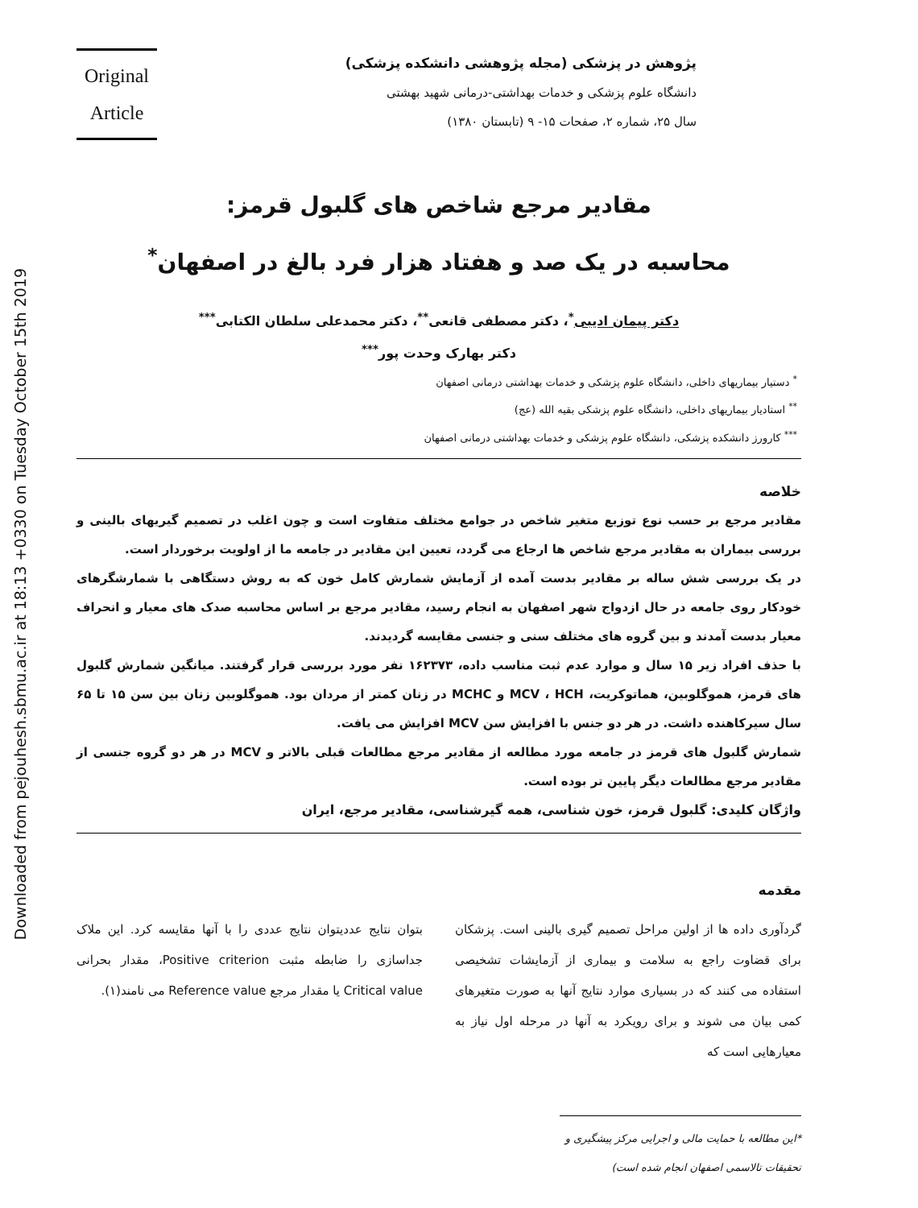Downloaded from pejouhesh.sbmu.ac.ir at 18:13 +0330 on Tuesday October 15th 2019
پژوهش در پزشکی (مجله پژوهشی دانشکده پزشکی)
دانشگاه علوم پزشکی و خدمات بهداشتی-درمانی شهید بهشتی
سال ۲۵، شماره ۲، صفحات ۱۵- ۹ (تابستان ۱۳۸۰)
Original
Article
مقادیر مرجع شاخص های گلبول قرمز:
محاسبه در یک صد و هفتاد هزار فرد بالغ در اصفهان<sup>*</sup>
دکتر پیمان ادیبی<sup>*</sup>، دکتر مصطفی قانعی<sup>**</sup>، دکتر محمدعلی سلطان الکتابی<sup>***</sup>
دکتر بهارک وحدت پور<sup>***</sup>
<sup>*</sup> دستیار بیماریهای داخلی، دانشگاه علوم پزشکی و خدمات بهداشتی درمانی اصفهان
<sup>**</sup> استادیار بیماریهای داخلی، دانشگاه علوم پزشکی بقیه الله (عج)
<sup>***</sup> کارورز دانشکده پزشکی، دانشگاه علوم پزشکی و خدمات بهداشتی درمانی اصفهان
خلاصه
مقادیر مرجع بر حسب نوع توزیع متغیر شاخص در جوامع مختلف متفاوت است و چون اغلب در تصمیم گیریهای بالینی و بررسی بیماران به مقادیر مرجع شاخص ها ارجاع می گردد، تعیین این مقادیر در جامعه ما از اولویت برخوردار است.
در یک بررسی شش ساله بر مقادیر بدست آمده از آزمایش شمارش کامل خون که به روش دستگاهی با شمارشگرهای خودکار روی جامعه در حال ازدواج شهر اصفهان به انجام رسید، مقادیر مرجع بر اساس محاسبه صدک های معیار و انحراف معیار بدست آمدند و بین گروه های مختلف سنی و جنسی مقایسه گردیدند.
با حذف افراد زیر ۱۵ سال و موارد عدم ثبت مناسب داده، ۱۶۲۳۷۳ نفر مورد بررسی قرار گرفتند. میانگین شمارش گلبول های قرمز، هموگلوبین، هماتوکریت، MCV ، HCH و MCHC در زنان کمتر از مردان بود. هموگلوبین زنان بین سن ۱۵ تا ۶۵ سال سیرکاهنده داشت. در هر دو جنس با افزایش سن MCV افزایش می یافت.
شمارش گلبول های قرمز در جامعه مورد مطالعه از مقادیر مرجع مطالعات قبلی بالاتر و MCV در هر دو گروه جنسی از مقادیر مرجع مطالعات دیگر پایین تر بوده است.
واژگان کلیدی: گلبول قرمز، خون شناسی، همه گیرشناسی، مقادیر مرجع، ایران
مقدمه
گردآوری داده ها از اولین مراحل تصمیم گیری بالینی است. پزشکان برای قضاوت راجع به سلامت و بیماری از آزمایشات تشخیصی استفاده می کنند که در بسیاری موارد نتایج آنها به صورت متغیرهای کمی بیان می شوند و برای رویکرد به آنها در مرحله اول نیاز به معیارهایی است که
بتوان نتایج عددیتوان نتایج عددی را با آنها مقایسه کرد. این ملاک جداسازی را ضابطه مثبت Positive criterion، مقدار بحرانی Critical value یا مقدار مرجع Reference value می نامند(۱).
*این مطالعه با حمایت مالی و اجرایی مرکز پیشگیری و تحقیقات تالاسمی اصفهان انجام شده است)